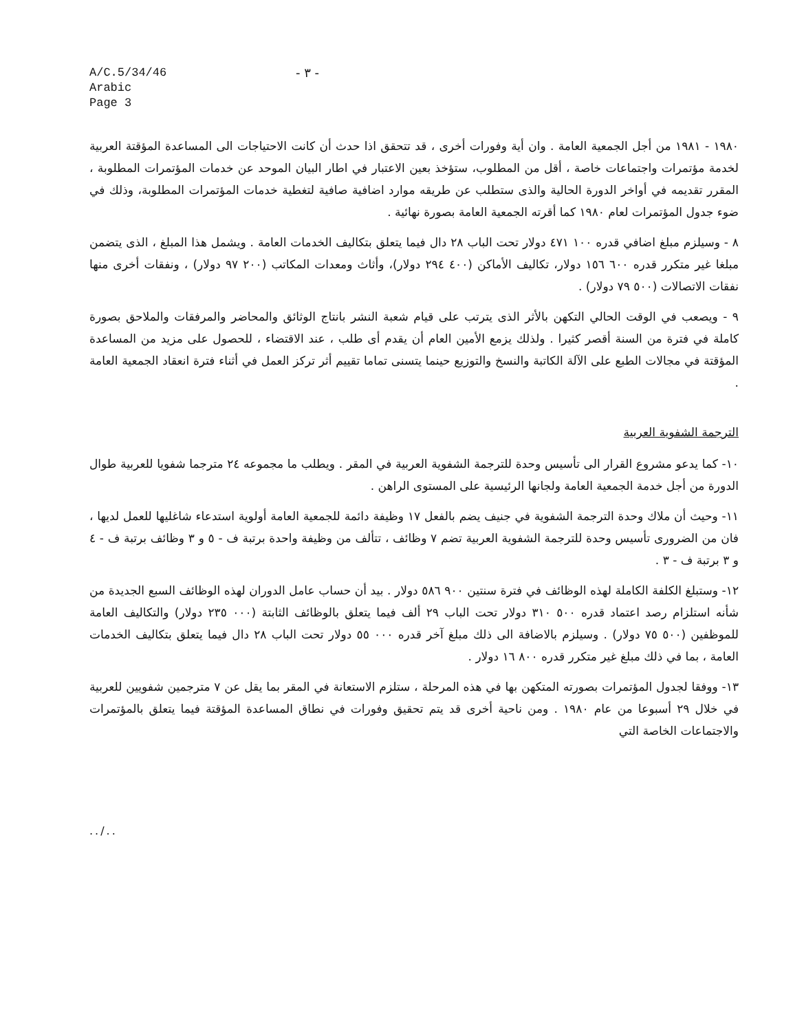A/C.5/34/46
Arabic
Page 3
- ٣ -
١٩٨٠ - ١٩٨١ من أجل الجمعية العامة . وان أية وفورات أخرى ، قد تتحقق اذا حدث أن كانت الاحتياجات الى المساعدة المؤقتة العربية لخدمة مؤتمرات واجتماعات خاصة ، أقل من المطلوب، ستؤخذ بعين الاعتبار في اطار البيان الموحد عن خدمات المؤتمرات المطلوبة ، المقرر تقديمه في أواخر الدورة الحالية والذى ستطلب عن طريقه موارد اضافية صافية لتغطية خدمات المؤتمرات المطلوبة، وذلك في ضوء جدول المؤتمرات لعام ١٩٨٠ كما أقرته الجمعية العامة بصورة نهائية .
٨ - وسيلزم مبلغ اضافي قدره ١٠٠ ٤٧١ دولار تحت الباب ٢٨ دال فيما يتعلق بتكاليف الخدمات العامة . ويشمل هذا المبلغ ، الذى يتضمن مبلغا غير متكرر قدره ٦٠٠ ١٥٦ دولار، تكاليف الأماكن (٤٠٠ ٢٩٤ دولار)، وأثاث ومعدات المكاتب (٢٠٠ ٩٧ دولار) ، ونفقات أخرى منها نفقات الاتصالات (٥٠٠ ٧٩ دولار) .
٩ - ويصعب في الوقت الحالي التكهن بالأثر الذى يترتب على قيام شعبة النشر بانتاج الوثائق والمحاضر والمرفقات والملاحق بصورة كاملة في فترة من السنة أقصر كثيرا . ولذلك يزمع الأمين العام أن يقدم أى طلب ، عند الاقتضاء ، للحصول على مزيد من المساعدة المؤقتة في مجالات الطبع على الآلة الكاتبة والنسخ والتوزيع حينما يتسنى تماما تقييم أثر تركز العمل في أثناء فترة انعقاد الجمعية العامة .
الترجمة الشفوية العربية
١٠- كما يدعو مشروع القرار الى تأسيس وحدة للترجمة الشفوية العربية في المقر . ويطلب ما مجموعه ٢٤ مترجما شفويا للعربية طوال الدورة من أجل خدمة الجمعية العامة ولجانها الرئيسية على المستوى الراهن .
١١- وحيث أن ملاك وحدة الترجمة الشفوية في جنيف يضم بالفعل ١٧ وظيفة دائمة للجمعية العامة أولوية استدعاء شاغليها للعمل لديها ، فان من الضرورى تأسيس وحدة للترجمة الشفوية العربية تضم ٧ وظائف ، تتألف من وظيفة واحدة برتبة ف - ٥ و ٣ وظائف برتبة ف - ٤ و ٣ برتبة ف - ٣ .
١٢- وستبلغ الكلفة الكاملة لهذه الوظائف في فترة سنتين ٩٠٠ ٥٨٦ دولار . بيد أن حساب عامل الدوران لهذه الوظائف السبع الجديدة من شأنه استلزام رصد اعتماد قدره ٥٠٠ ٣١٠ دولار تحت الباب ٢٩ ألف فيما يتعلق بالوظائف الثابتة (٠٠٠ ٢٣٥ دولار) والتكاليف العامة للموظفين (٥٠٠ ٧٥ دولار) . وسيلزم بالاضافة الى ذلك مبلغ آخر قدره ٠٠٠ ٥٥ دولار تحت الباب ٢٨ دال فيما يتعلق بتكاليف الخدمات العامة ، بما في ذلك مبلغ غير متكرر قدره ٨٠٠ ١٦ دولار .
١٣- ووفقا لجدول المؤتمرات بصورته المتكهن بها في هذه المرحلة ، ستلزم الاستعانة في المقر بما يقل عن ٧ مترجمين شفويين للعربية في خلال ٢٩ أسبوعا من عام ١٩٨٠ . ومن ناحية أخرى قد يتم تحقيق وفورات في نطاق المساعدة المؤقتة فيما يتعلق بالمؤتمرات والاجتماعات الخاصة التي
../..